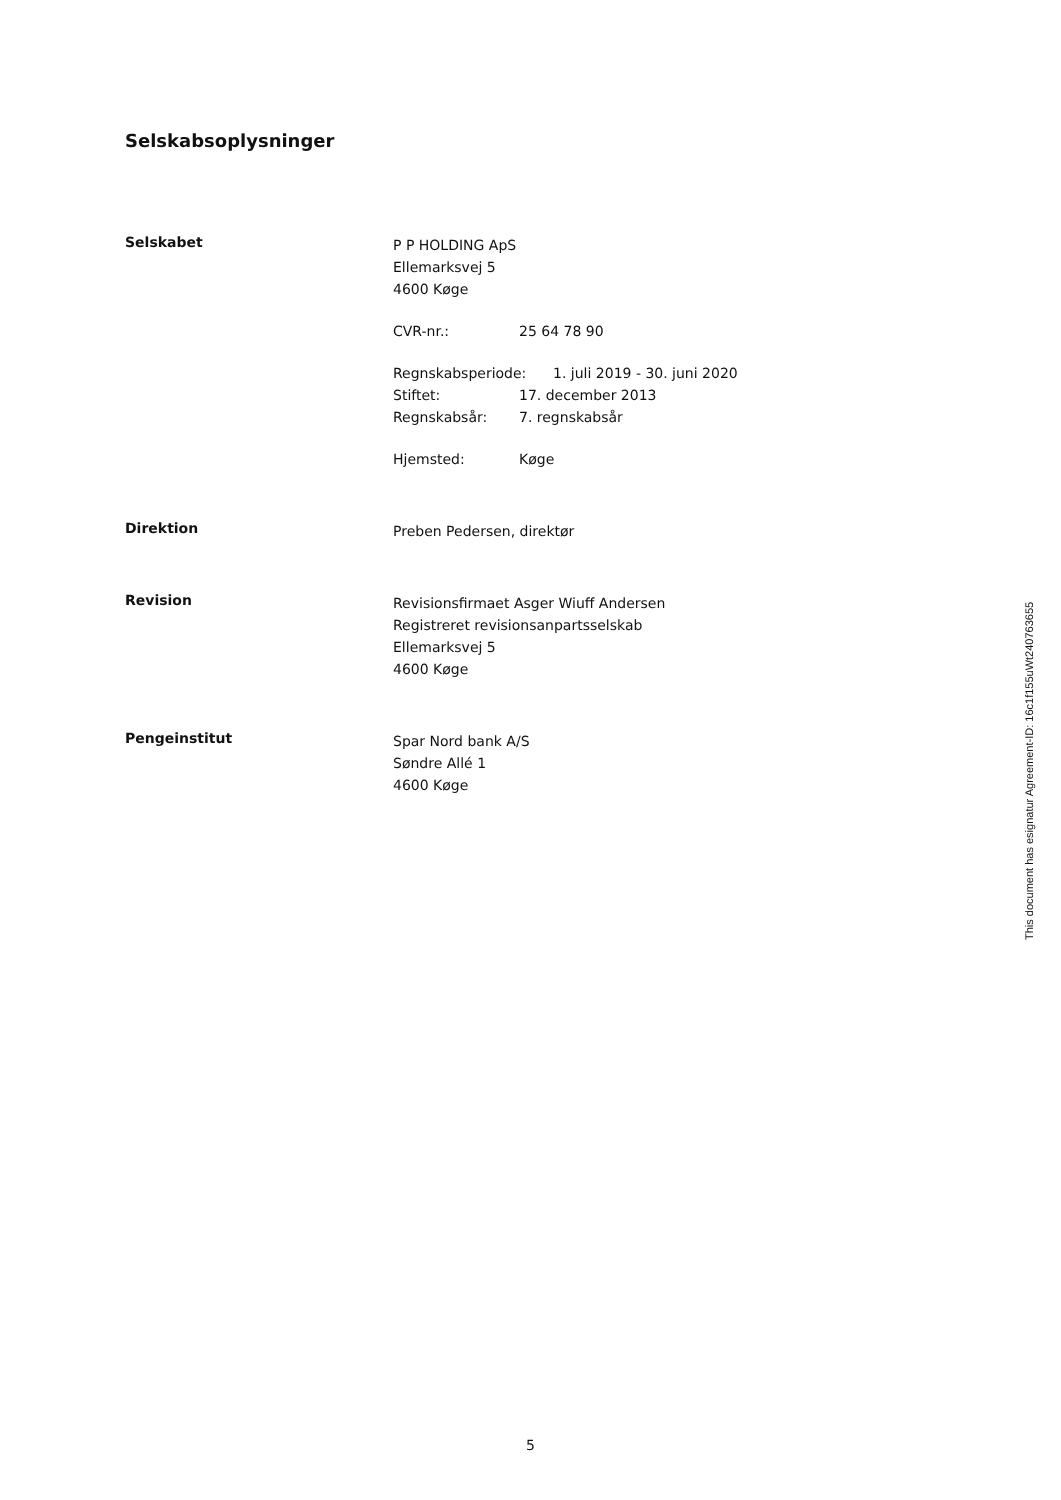Selskabsoplysninger
Selskabet
P P HOLDING ApS
Ellemarksvej 5
4600 Køge
CVR-nr.: 25 64 78 90
Regnskabsperiode: 1. juli 2019 - 30. juni 2020
Stiftet: 17. december 2013
Regnskabsår: 7. regnskabsår
Hjemsted: Køge
Direktion
Preben Pedersen, direktør
Revision
Revisionsfirmaet Asger Wiuff Andersen
Registreret revisionsanpartsselskab
Ellemarksvej 5
4600 Køge
Pengeinstitut
Spar Nord bank A/S
Søndre Allé 1
4600 Køge
This document has esignatur Agreement-ID: 16c1f155uWt240763655
5